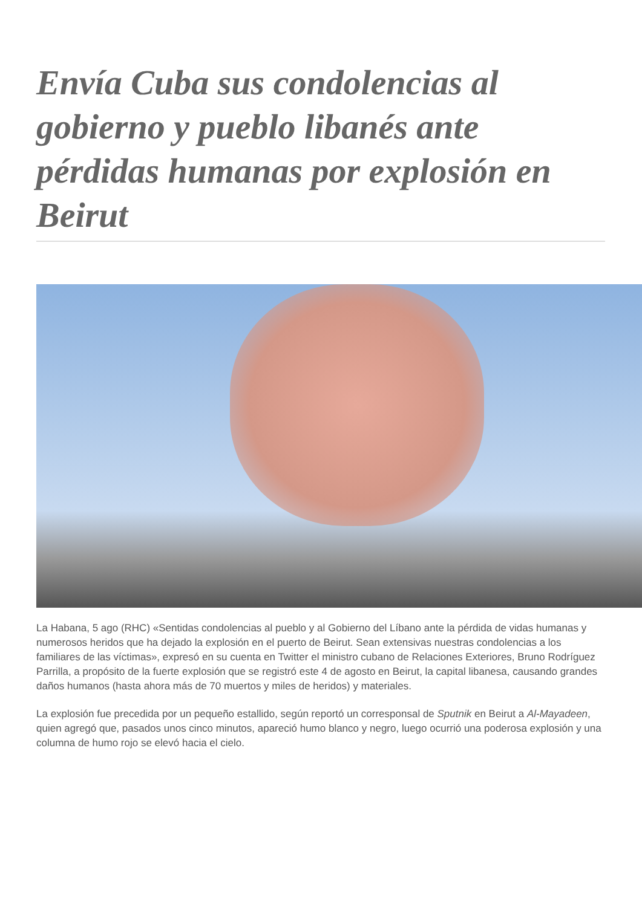Envía Cuba sus condolencias al gobierno y pueblo libanés ante pérdidas humanas por explosión en Beirut
La Habana, 5 ago (RHC) «Sentidas condolencias al pueblo y al Gobierno del Líbano ante la pérdida de vidas humanas y numerosos heridos que ha dejado la explosión en el puerto de Beirut. Sean extensivas nuestras condolencias a los familiares de las víctimas», expresó en su cuenta en Twitter el ministro cubano de Relaciones Exteriores, Bruno Rodríguez Parrilla, a propósito de la fuerte explosión que se registró este 4 de agosto en Beirut, la capital libanesa, causando grandes daños humanos (hasta ahora más de 70 muertos y miles de heridos) y materiales.
La explosión fue precedida por un pequeño estallido, según reportó un corresponsal de Sputnik en Beirut a Al-Mayadeen, quien agregó que, pasados unos cinco minutos, apareció humo blanco y negro, luego ocurrió una poderosa explosión y una columna de humo rojo se elevó hacia el cielo.